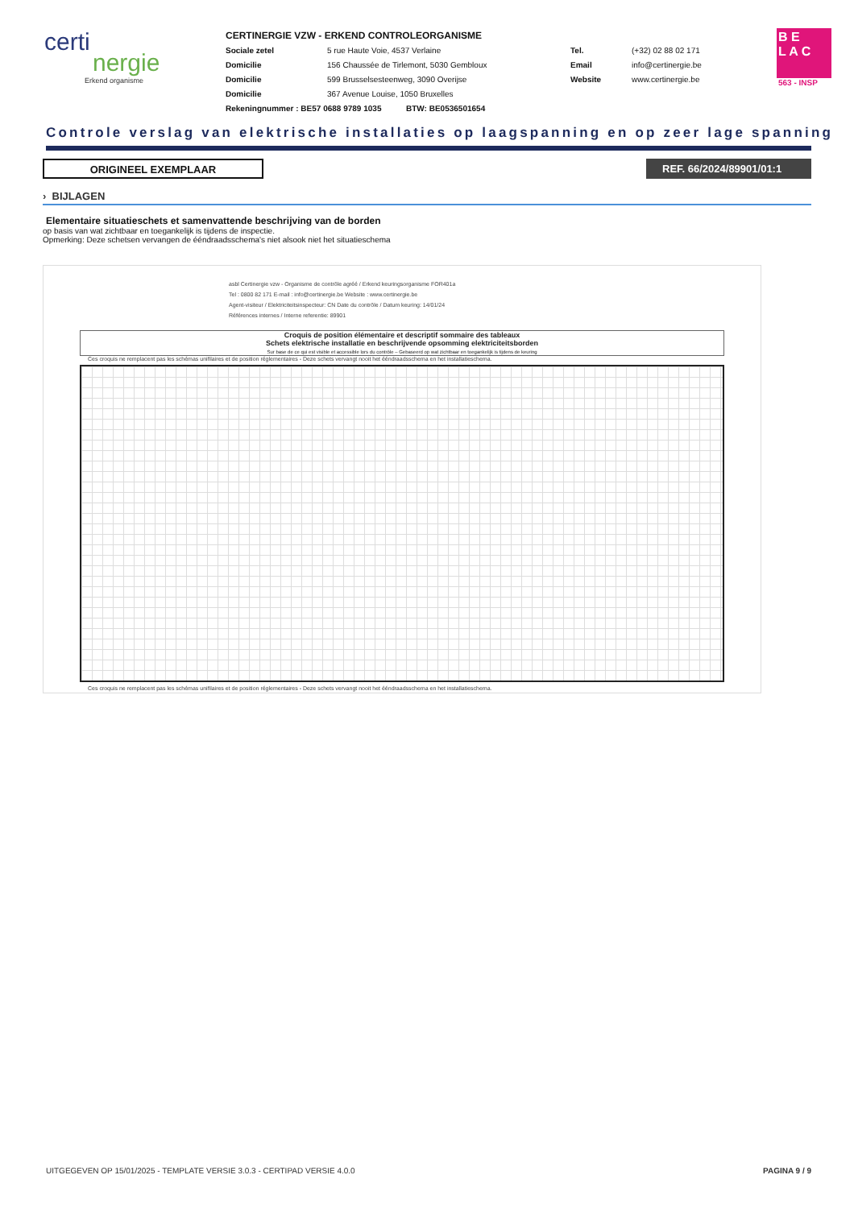certi
nergie
Erkend organisme
CERTINERGIE VZW - ERKEND CONTROLEORGANISME
Sociale zetel 5 rue Haute Voie, 4537 Verlaine Tel. (+32) 02 88 02 171 Domicilie 156 Chaussée de Tirlemont, 5030 Gembloux Email info@certinergie.be Domicilie 599 Brusselsesteenweg, 3090 Overijse Website www.certinergie.be Domicilie 367 Avenue Louise, 1050 Bruxelles
Rekeningnummer : BE57 0688 9789 1035 BTW: BE0536501654
B E
L A C
563 - INSP
Controle verslag van elektrische installaties op laagspanning en op zeer lage spanning
ORIGINEEL EXEMPLAAR REF. 66/2024/89901/01:1
› BIJLAGEN
Elementaire situatieschets et samenvattende beschrijving van de borden
op basis van wat zichtbaar en toegankelijk is tijdens de inspectie.
Opmerking: Deze schetsen vervangen de ééndraadsschema's niet alsook niet het situatieschema
asbl Certinergie vzw - Organisme de contrôle agréé / Erkend keuringsorganisme FOR401a
Tel : 0800 82 171 E-mail : info@certinergie.be Website : www.certinergie.be
Agent-visiteur / Elektriciteitsinspecteur: CN Date du contrôle / Datum keuring: 14/01/24
Références internes / Interne referentie: 89901
Croquis de position élémentaire et descriptif sommaire des tableaux
Schets elektrische installatie en beschrijvende opsomming elektriciteitsborden
Sur base de ce qui est visible et accessible lors du contrôle – Gebaseerd op wat zichtbaar en toegankelijk is tijdens de keuring
Ces croquis ne remplacent pas les schémas unifilaires et de position réglementaires - Deze schets vervangt nooit het ééndraadsschema en het installatieschema.
Ces croquis ne remplacent pas les schémas unifilaires et de position réglementaires - Deze schets vervangt nooit het ééndraadsschema en het installatieschema.
UITGEGEVEN OP 15/01/2025 - TEMPLATE VERSIE 3.0.3 - CERTIPAD VERSIE 4.0.0 PAGINA 9 / 9